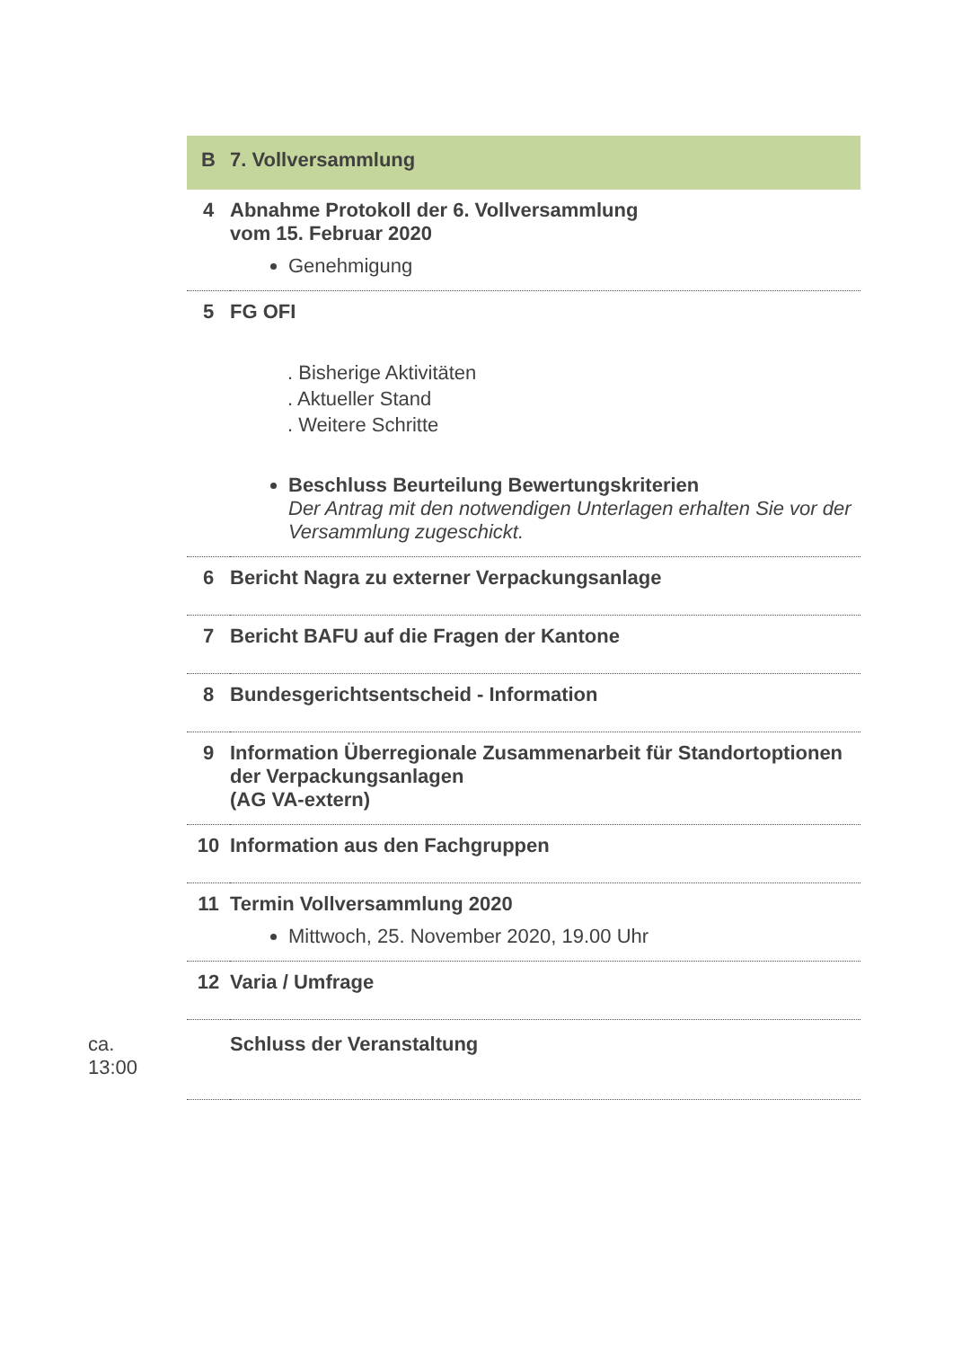| | B | 7. Vollversammlung |
| | 4 | Abnahme Protokoll der 6. Vollversammlung vom 15. Februar 2020 Genehmigung |
| | 5 | FG OFI . Bisherige Aktivitäten . Aktueller Stand . Weitere Schritte Beschluss Beurteilung Bewertungskriterien Der Antrag mit den notwendigen Unterlagen erhalten Sie vor der Versammlung zugeschickt. |
| | 6 | Bericht Nagra zu externer Verpackungsanlage |
| | 7 | Bericht BAFU auf die Fragen der Kantone |
| | 8 | Bundesgerichtsentscheid - Information |
| | 9 | Information Überregionale Zusammenarbeit für Standortoptionen der Verpackungsanlagen (AG VA-extern) |
| | 10 | Information aus den Fachgruppen |
| | 11 | Termin Vollversammlung 2020 Mittwoch, 25. November 2020, 19.00 Uhr |
| | 12 | Varia / Umfrage |
| ca. 13:00 | | Schluss der Veranstaltung |